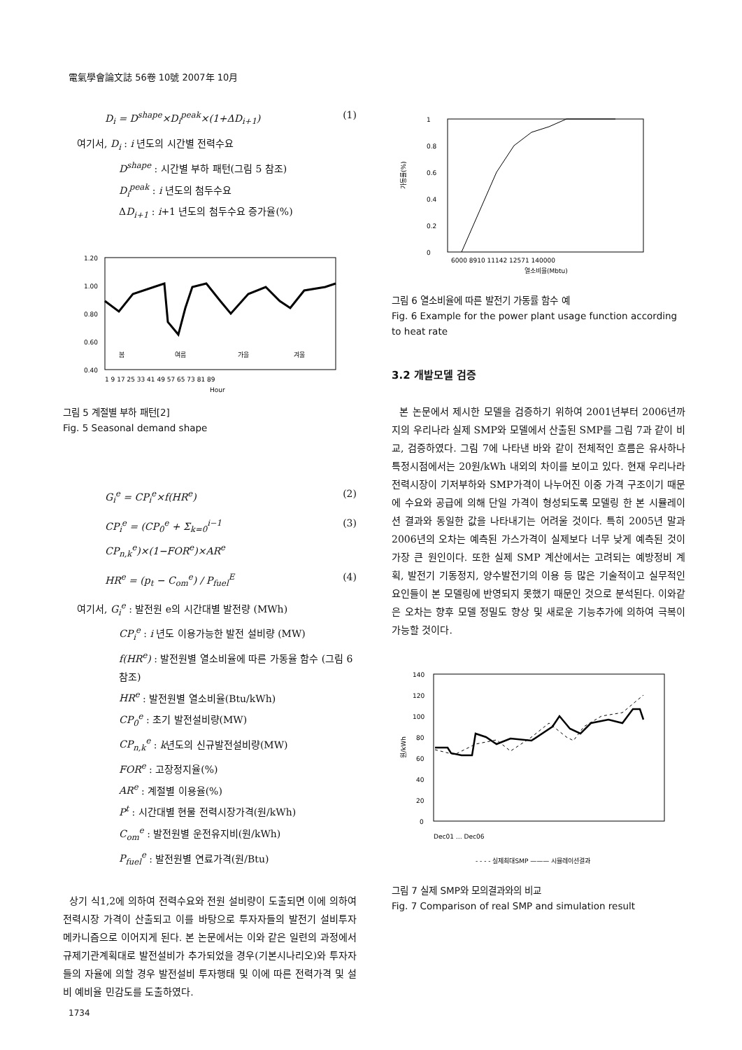電氣學會論文誌 56卷 10號 2007年 10月
D<sub>i</sub> = D<sup>shape</sup>×D<sub>i</sub><sup>peak</sup>×(1+ΔD<sub>i+1</sub>) (1)
여기서, D<sub>i</sub> : i 년도의 시간별 전력수요
D<sup>shape</sup> : 시간별 부하 패턴(그림 5 참조)
D<sub>i</sub><sup>peak</sup> : i 년도의 첨두수요
ΔD<sub>i+1</sub> : i+1 년도의 첨두수요 증가율(%)
1.20
1.00
0.80
0.60
0.40
봄
여름
가을
겨울
1 9 17 25 33 41 49 57 65 73 81 89
Hour
그림 5 계절별 부하 패턴[2]
Fig. 5 Seasonal demand shape
G<sub>i</sub><sup>e</sup> = CP<sub>i</sub><sup>e</sup>×f(HR<sup>e</sup>) (2)
CP<sub>i</sub><sup>e</sup> = (CP<sub>0</sub><sup>e</sup> + Σ<sub>k=0</sub><sup>i−1</sup> CP<sub>n,k</sub><sup>e</sup>)×(1−FOR<sup>e</sup>)×AR<sup>e</sup> (3)
HR<sup>e</sup> = (p<sub>t</sub> − C<sub>om</sub><sup>e</sup>) / P<sub>fuel</sub><sup>E</sup> (4)
여기서, G<sub>i</sub><sup>e</sup> : 발전원 e의 시간대별 발전량 (MWh)
CP<sub>i</sub><sup>e</sup> : i 년도 이용가능한 발전 설비량 (MW)
f(HR<sup>e</sup>) : 발전원별 열소비율에 따른 가동율 함수 (그림 6 참조)
HR<sup>e</sup> : 발전원별 열소비율(Btu/kWh)
CP<sub>0</sub><sup>e</sup> : 초기 발전설비량(MW)
CP<sub>n,k</sub><sup>e</sup> : k년도의 신규발전설비량(MW)
FOR<sup>e</sup> : 고장정지율(%)
AR<sup>e</sup> : 계절별 이용율(%)
P<sup>t</sup> : 시간대별 현물 전력시장가격(원/kWh)
C<sub>om</sub><sup>e</sup> : 발전원별 운전유지비(원/kWh)
P<sub>fuel</sub><sup>e</sup> : 발전원별 연료가격(원/Btu)
상기 식1,2에 의하여 전력수요와 전원 설비량이 도출되면 이에 의하여 전력시장 가격이 산출되고 이를 바탕으로 투자자들의 발전기 설비투자 메카니즘으로 이어지게 된다. 본 논문에서는 이와 같은 일련의 과정에서 규제기관계획대로 발전설비가 추가되었을 경우(기본시나리오)와 투자자들의 자율에 의할 경우 발전설비 투자행태 및 이에 따른 전력가격 및 설비 예비율 민감도를 도출하였다.
1
0.8
0.6
0.4
0.2
0
가동률(%)
6000 8910 11142 12571 140000
열소비율(Mbtu)
그림 6 열소비율에 따른 발전기 가동률 함수 예
Fig. 6 Example for the power plant usage function according to heat rate
3.2 개발모델 검증
본 논문에서 제시한 모델을 검증하기 위하여 2001년부터 2006년까지의 우리나라 실제 SMP와 모델에서 산출된 SMP를 그림 7과 같이 비교, 검증하였다. 그림 7에 나타낸 바와 같이 전체적인 흐름은 유사하나 특정시점에서는 20원/kWh 내외의 차이를 보이고 있다. 현재 우리나라 전력시장이 기저부하와 SMP가격이 나누어진 이중 가격 구조이기 때문에 수요와 공급에 의해 단일 가격이 형성되도록 모델링 한 본 시뮬레이션 결과와 동일한 값을 나타내기는 어려울 것이다. 특히 2005년 말과 2006년의 오차는 예측된 가스가격이 실제보다 너무 낮게 예측된 것이 가장 큰 원인이다. 또한 실제 SMP 계산에서는 고려되는 예방정비 계획, 발전기 기동정지, 양수발전기의 이용 등 많은 기술적이고 실무적인 요인들이 본 모델링에 반영되지 못했기 때문인 것으로 분석된다. 이와같은 오차는 향후 모델 정밀도 향상 및 새로운 기능추가에 의하여 극복이 가능할 것이다.
140
120
100
80
60
40
20
0
원/kWh
Dec01 … Dec06
- - - - 실제최대SMP ——— 시뮬레이션결과
그림 7 실제 SMP와 모의결과와의 비교
Fig. 7 Comparison of real SMP and simulation result
1734